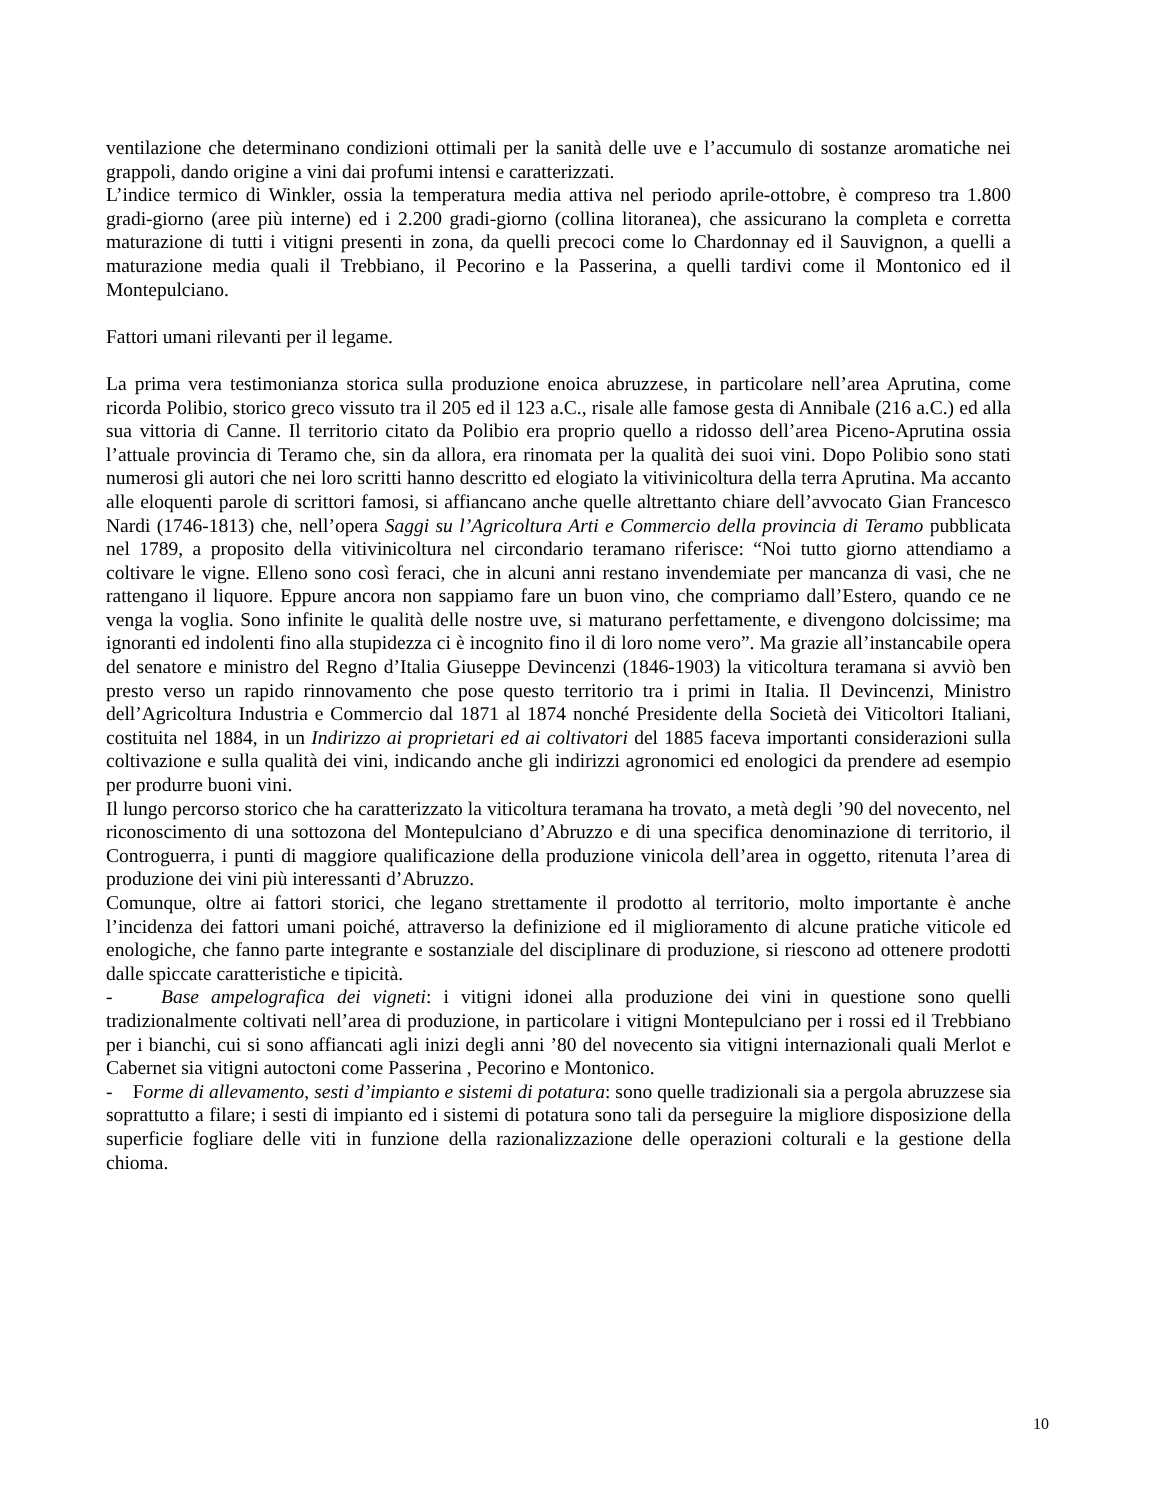ventilazione che determinano condizioni ottimali per la sanità delle uve e l’accumulo di sostanze aromatiche nei grappoli, dando origine a vini dai profumi intensi e caratterizzati.
L’indice termico di Winkler, ossia la temperatura media attiva nel periodo aprile-ottobre, è compreso tra 1.800 gradi-giorno (aree più interne) ed i 2.200 gradi-giorno (collina litoranea), che assicurano la completa e corretta maturazione di tutti i vitigni presenti in zona, da quelli precoci come lo Chardonnay ed il Sauvignon, a quelli a maturazione media quali il Trebbiano, il Pecorino e la Passerina, a quelli tardivi come il Montonico ed il Montepulciano.
Fattori umani rilevanti per il legame.
La prima vera testimonianza storica sulla produzione enoica abruzzese, in particolare nell’area Aprutina, come ricorda Polibio, storico greco vissuto tra il 205 ed il 123 a.C., risale alle famose gesta di Annibale (216 a.C.) ed alla sua vittoria di Canne. Il territorio citato da Polibio era proprio quello a ridosso dell’area Piceno-Aprutina ossia l’attuale provincia di Teramo che, sin da allora, era rinomata per la qualità dei suoi vini. Dopo Polibio sono stati numerosi gli autori che nei loro scritti hanno descritto ed elogiato la vitivinicoltura della terra Aprutina. Ma accanto alle eloquenti parole di scrittori famosi, si affiancano anche quelle altrettanto chiare dell’avvocato Gian Francesco Nardi (1746-1813) che, nell’opera Saggi su l’Agricoltura Arti e Commercio della provincia di Teramo pubblicata nel 1789, a proposito della vitivinicoltura nel circondario teramano riferisce: “Noi tutto giorno attendiamo a coltivare le vigne. Elleno sono così feraci, che in alcuni anni restano invendemiate per mancanza di vasi, che ne rattengano il liquore. Eppure ancora non sappiamo fare un buon vino, che compriamo dall’Estero, quando ce ne venga la voglia. Sono infinite le qualità delle nostre uve, si maturano perfettamente, e divengono dolcissime; ma ignoranti ed indolenti fino alla stupidezza ci è incognito fino il di loro nome vero”. Ma grazie all’instancabile opera del senatore e ministro del Regno d’Italia Giuseppe Devincenzi (1846-1903) la viticoltura teramana si avviò ben presto verso un rapido rinnovamento che pose questo territorio tra i primi in Italia. Il Devincenzi, Ministro dell’Agricoltura Industria e Commercio dal 1871 al 1874 nonché Presidente della Società dei Viticoltori Italiani, costituita nel 1884, in un Indirizzo ai proprietari ed ai coltivatori del 1885 faceva importanti considerazioni sulla coltivazione e sulla qualità dei vini, indicando anche gli indirizzi agronomici ed enologici da prendere ad esempio per produrre buoni vini.
Il lungo percorso storico che ha caratterizzato la viticoltura teramana ha trovato, a metà degli ’90 del novecento, nel riconoscimento di una sottozona del Montepulciano d’Abruzzo e di una specifica denominazione di territorio, il Controguerra, i punti di maggiore qualificazione della produzione vinicola dell’area in oggetto, ritenuta l’area di produzione dei vini più interessanti d’Abruzzo.
Comunque, oltre ai fattori storici, che legano strettamente il prodotto al territorio, molto importante è anche l’incidenza dei fattori umani poiché, attraverso la definizione ed il miglioramento di alcune pratiche viticole ed enologiche, che fanno parte integrante e sostanziale del disciplinare di produzione, si riescono ad ottenere prodotti dalle spiccate caratteristiche e tipicità.
- Base ampelografica dei vigneti: i vitigni idonei alla produzione dei vini in questione sono quelli tradizionalmente coltivati nell’area di produzione, in particolare i vitigni Montepulciano per i rossi ed il Trebbiano per i bianchi, cui si sono affiancati agli inizi degli anni ’80 del novecento sia vitigni internazionali quali Merlot e Cabernet sia vitigni autoctoni come Passerina , Pecorino e Montonico.
- Forme di allevamento, sesti d’impianto e sistemi di potatura: sono quelle tradizionali sia a pergola abruzzese sia soprattutto a filare; i sesti di impianto ed i sistemi di potatura sono tali da perseguire la migliore disposizione della superficie fogliare delle viti in funzione della razionalizzazione delle operazioni colturali e la gestione della chioma.
10